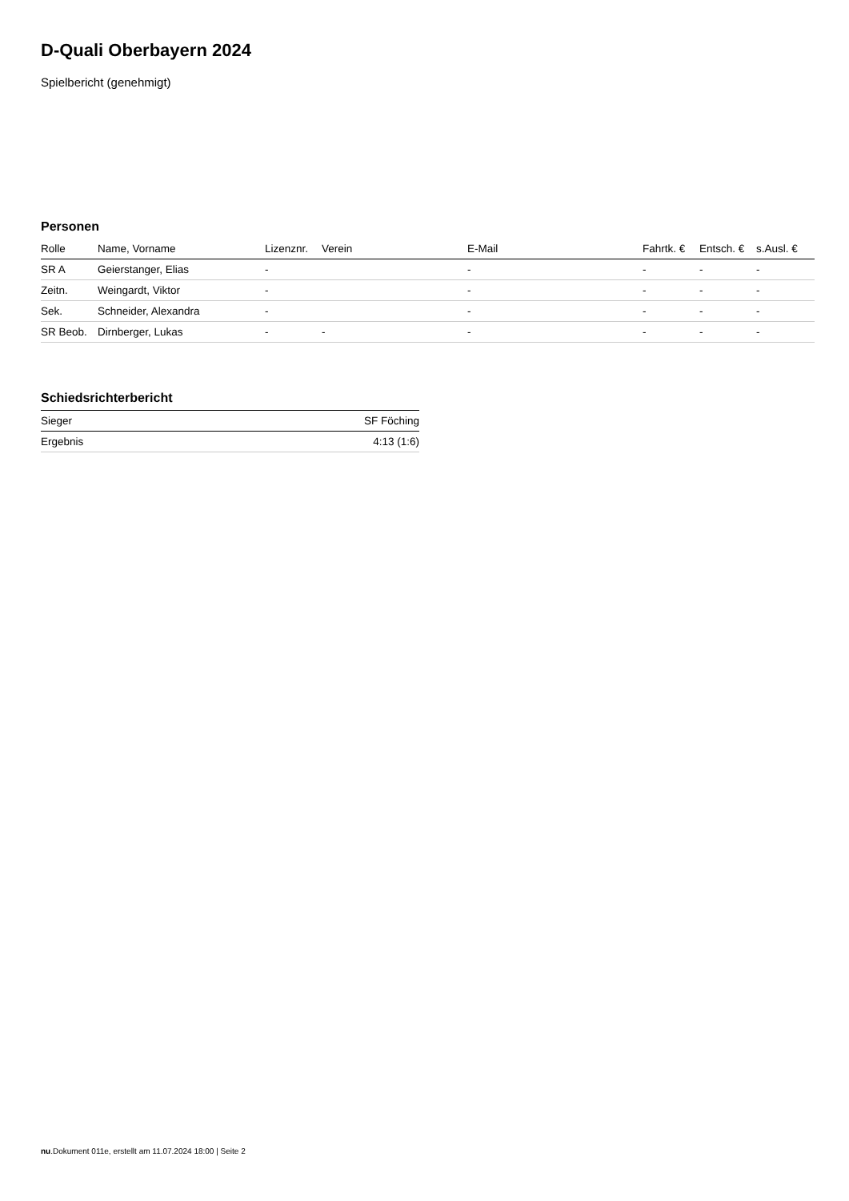D-Quali Oberbayern 2024
Spielbericht (genehmigt)
Personen
| Rolle | Name, Vorname | Lizenznr. | Verein | E-Mail | Fahrtk. € | Entsch. € | s.Ausl. € |
| --- | --- | --- | --- | --- | --- | --- | --- |
| SR A | Geierstanger, Elias | - | | - | - | - | - |
| Zeitn. | Weingardt, Viktor | - | | - | - | - | - |
| Sek. | Schneider, Alexandra | - | | - | - | - | - |
| SR Beob. | Dirnberger, Lukas | - | - | - | - | - | - |
Schiedsrichterbericht
| Sieger | SF Föching |
| Ergebnis | 4:13 (1:6) |
nu.Dokument 011e, erstellt am 11.07.2024 18:00 | Seite 2